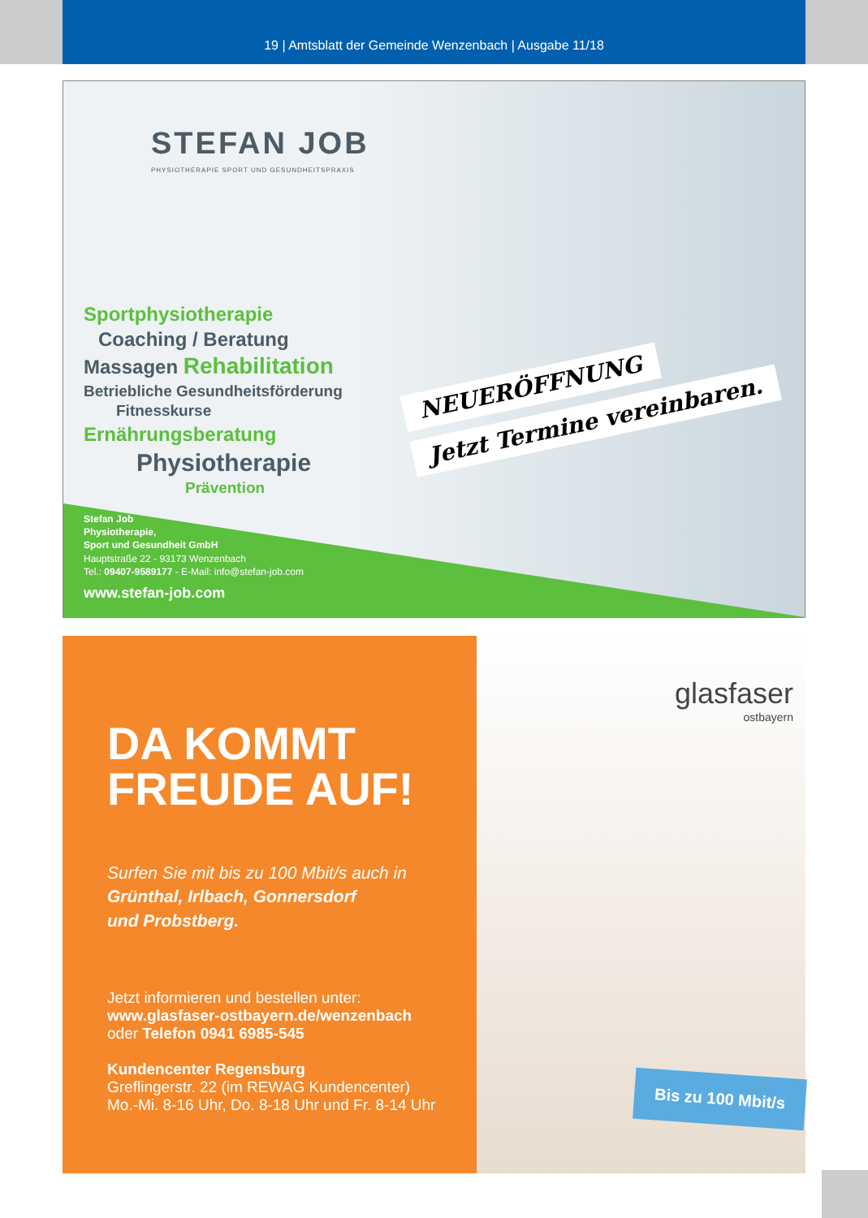19 | Amtsblatt der Gemeinde Wenzenbach | Ausgabe 11/18
STEFAN JOB
PHYSIOTHERAPIE SPORT UND GESUNDHEITSPRAXIS
Sportphysiotherapie
Coaching / Beratung
Massagen Rehabilitation
Betriebliche Gesundheitsförderung
Fitnesskurse
Ernährungsberatung
Physiotherapie
Prävention
NEUERÖFFNUNG
Jetzt Termine vereinbaren.
Stefan Job
Physiotherapie,
Sport und Gesundheit GmbH
Hauptstraße 22 - 93173 Wenzenbach
Tel.: 09407-9589177 - E-Mail: info@stefan-job.com
www.stefan-job.com
DA KOMMT
FREUDE AUF!
Surfen Sie mit bis zu 100 Mbit/s auch in
Grünthal, Irlbach, Gonnersdorf
und Probstberg.
Jetzt informieren und bestellen unter:
www.glasfaser-ostbayern.de/wenzenbach
oder Telefon 0941 6985-545
Kundencenter Regensburg
Greflingerstr. 22 (im REWAG Kundencenter)
Mo.-Mi. 8-16 Uhr, Do. 8-18 Uhr und Fr. 8-14 Uhr
glasfaser
ostbayern
Bis zu 100 Mbit/s